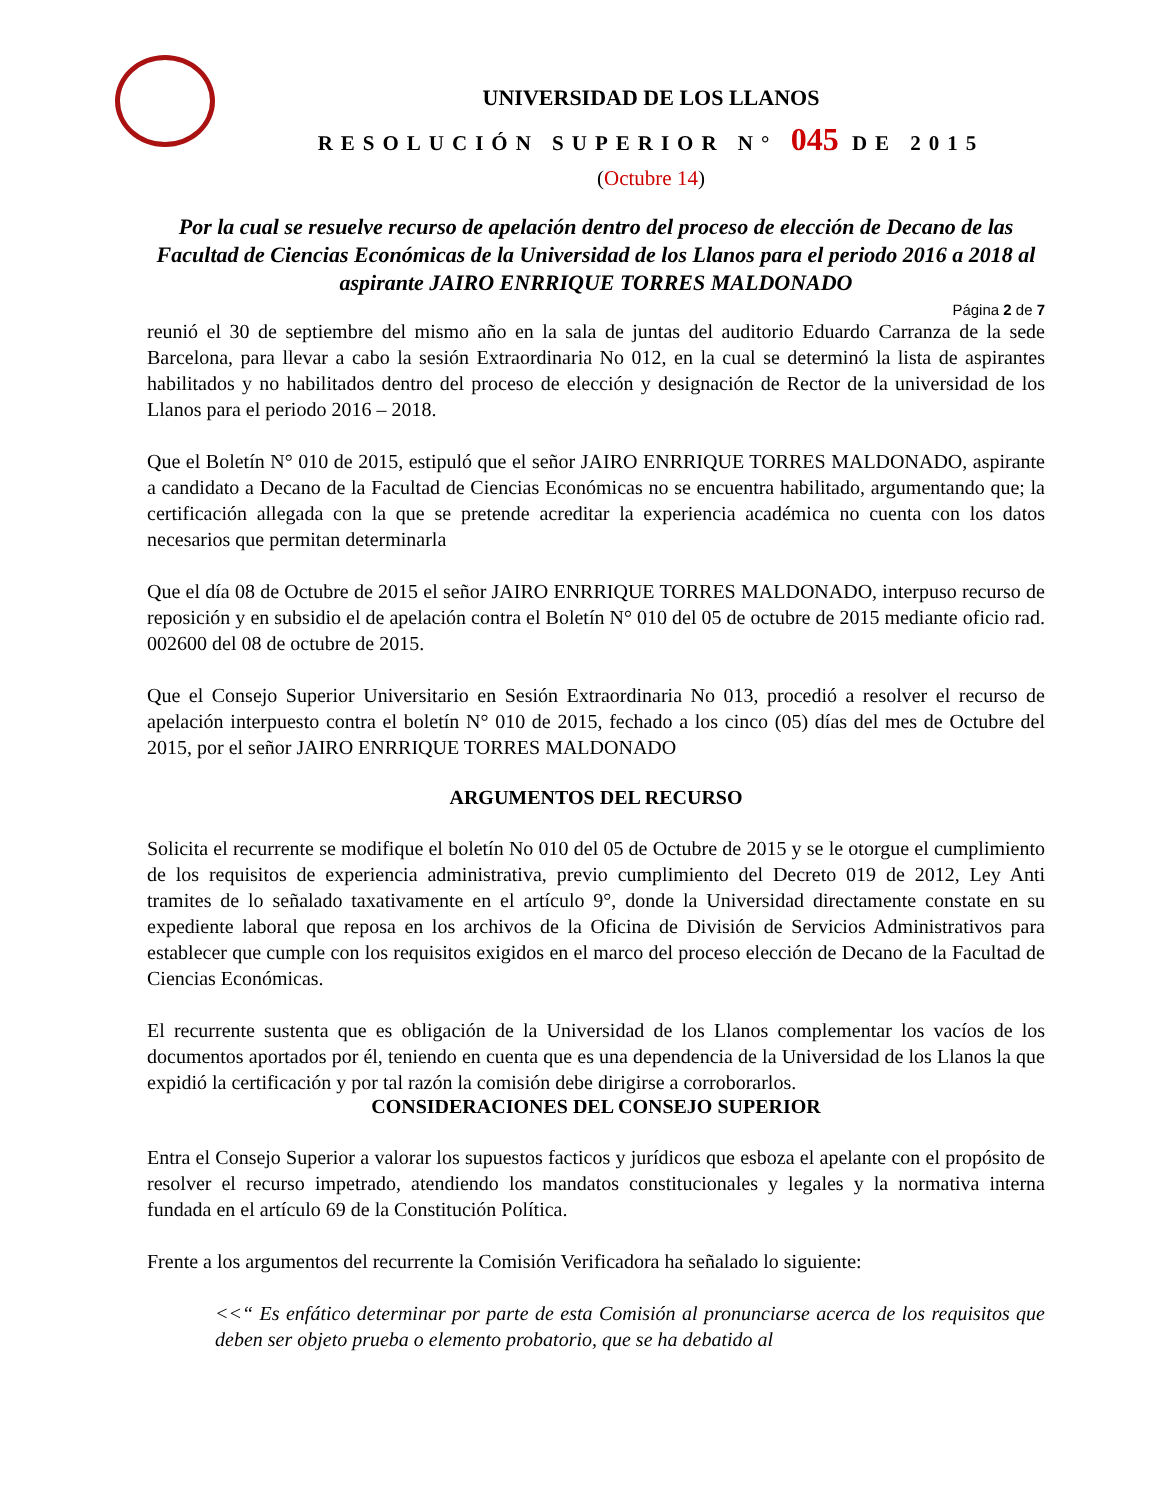UNIVERSIDAD DE LOS LLANOS
RESOLUCIÓN SUPERIOR N° 045 DE 2015
(Octubre 14)
Por la cual se resuelve recurso de apelación dentro del proceso de elección de Decano de las Facultad de Ciencias Económicas de la Universidad de los Llanos para el periodo 2016 a 2018 al aspirante JAIRO ENRRIQUE TORRES MALDONADO
Página 2 de 7
reunió el 30 de septiembre del mismo año en la sala de juntas del auditorio Eduardo Carranza de la sede Barcelona, para llevar a cabo la sesión Extraordinaria No 012, en la cual se determinó la lista de aspirantes habilitados y no habilitados dentro del proceso de elección y designación de Rector de la universidad de los Llanos para el periodo 2016 – 2018.
Que el Boletín N° 010 de 2015, estipuló que el señor JAIRO ENRRIQUE TORRES MALDONADO, aspirante a candidato a Decano de la Facultad de Ciencias Económicas no se encuentra habilitado, argumentando que; la certificación allegada con la que se pretende acreditar la experiencia académica no cuenta con los datos necesarios que permitan determinarla
Que el día 08 de Octubre de 2015 el señor JAIRO ENRRIQUE TORRES MALDONADO, interpuso recurso de reposición y en subsidio el de apelación contra el Boletín N° 010 del 05 de octubre de 2015 mediante oficio rad. 002600 del 08 de octubre de 2015.
Que el Consejo Superior Universitario en Sesión Extraordinaria No 013, procedió a resolver el recurso de apelación interpuesto contra el boletín N° 010 de 2015, fechado a los cinco (05) días del mes de Octubre del 2015, por el señor JAIRO ENRRIQUE TORRES MALDONADO
ARGUMENTOS DEL RECURSO
Solicita el recurrente se modifique el boletín No 010 del 05 de Octubre de 2015 y se le otorgue el cumplimiento de los requisitos de experiencia administrativa, previo cumplimiento del Decreto 019 de 2012, Ley Anti tramites de lo señalado taxativamente en el artículo 9°, donde la Universidad directamente constate en su expediente laboral que reposa en los archivos de la Oficina de División de Servicios Administrativos para establecer que cumple con los requisitos exigidos en el marco del proceso elección de Decano de la Facultad de Ciencias Económicas.
El recurrente sustenta que es obligación de la Universidad de los Llanos complementar los vacíos de los documentos aportados por él, teniendo en cuenta que es una dependencia de la Universidad de los Llanos la que expidió la certificación y por tal razón la comisión debe dirigirse a corroborarlos.
CONSIDERACIONES DEL CONSEJO SUPERIOR
Entra el Consejo Superior a valorar los supuestos facticos y jurídicos que esboza el apelante con el propósito de resolver el recurso impetrado, atendiendo los mandatos constitucionales y legales y la normativa interna fundada en el artículo 69 de la Constitución Política.
Frente a los argumentos del recurrente la Comisión Verificadora ha señalado lo siguiente:
<<“ Es enfático determinar por parte de esta Comisión al pronunciarse acerca de los requisitos que deben ser objeto prueba o elemento probatorio, que se ha debatido al